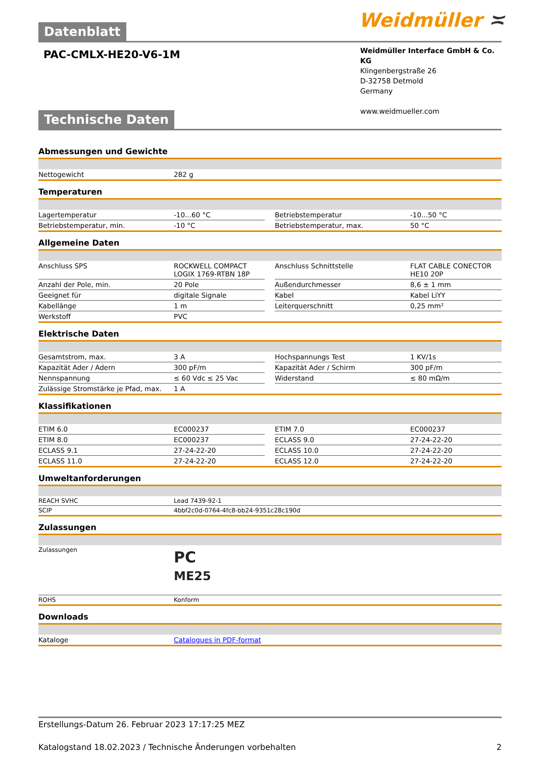Weidmüller ≍
Datenblatt
PAC-CMLX-HE20-V6-1M
Weidmüller Interface GmbH & Co. KG
Klingenbergstraße 26
D-32758 Detmold
Germany
www.weidmueller.com
Technische Daten
Abmessungen und Gewichte
| Nettogewicht | 282 g |
Temperaturen
| Lagertemperatur | -10...60 °C | | Betriebstemperatur | -10...50 °C |
| Betriebstemperatur, min. | -10 °C | | Betriebstemperatur, max. | 50 °C |
Allgemeine Daten
| Anschluss SPS | ROCKWELL COMPACT LOGIX 1769-RTBN 18P | | Anschluss Schnittstelle | FLAT CABLE CONECTOR HE10 20P |
| Anzahl der Pole, min. | 20 Pole | | Außendurchmesser | 8,6 ± 1 mm |
| Geeignet für | digitale Signale | | Kabel | Kabel LiYY |
| Kabellänge | 1 m | | Leiterquerschnitt | 0,25 mm² |
| Werkstoff | PVC | | | |
Elektrische Daten
| Gesamtstrom, max. | 3 A | | Hochspannungs Test | 1 KV/1s |
| Kapazität Ader / Adern | 300 pF/m | | Kapazität Ader / Schirm | 300 pF/m |
| Nennspannung | ≤ 60 Vdc ≤ 25 Vac | | Widerstand | ≤ 80 mΩ/m |
| Zulässige Stromstärke je Pfad, max. | 1 A | | | |
Klassifikationen
| ETIM 6.0 | EC000237 | | ETIM 7.0 | EC000237 |
| ETIM 8.0 | EC000237 | | ECLASS 9.0 | 27-24-22-20 |
| ECLASS 9.1 | 27-24-22-20 | | ECLASS 10.0 | 27-24-22-20 |
| ECLASS 11.0 | 27-24-22-20 | | ECLASS 12.0 | 27-24-22-20 |
Umweltanforderungen
| REACH SVHC | Lead 7439-92-1 |
| SCIP | 4bbf2c0d-0764-4fc8-bb24-9351c28c190d |
Zulassungen
| Zulassungen | PC ME25 |
| ROHS | Konform |
Downloads
| Kataloge | Catalogues in PDF-format |
Erstellungs-Datum 26. Februar 2023 17:17:25 MEZ
Katalogstand 18.02.2023 / Technische Änderungen vorbehalten 2